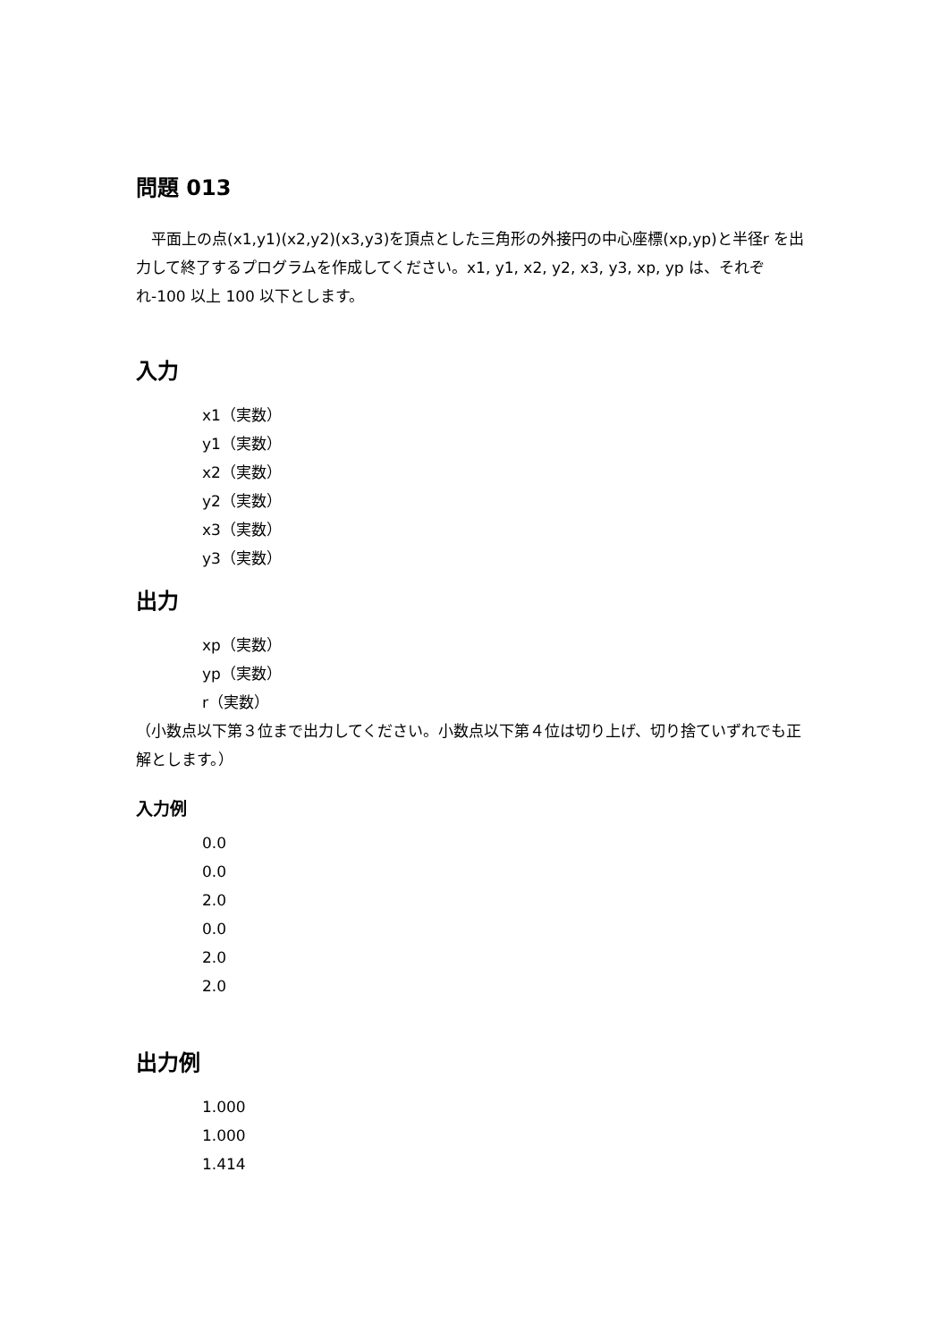問題 013
　平面上の点(x1,y1)(x2,y2)(x3,y3)を頂点とした三角形の外接円の中心座標(xp,yp)と半径r を出力して終了するプログラムを作成してください。x1, y1, x2, y2, x3, y3, xp, yp は、それぞれ-100 以上 100 以下とします。
入力
x1（実数）
y1（実数）
x2（実数）
y2（実数）
x3（実数）
y3（実数）
出力
xp（実数）
yp（実数）
r（実数）
（小数点以下第３位まで出力してください。小数点以下第４位は切り上げ、切り捨ていずれでも正解とします。）
入力例
0.0
0.0
2.0
0.0
2.0
2.0
出力例
1.000
1.000
1.414